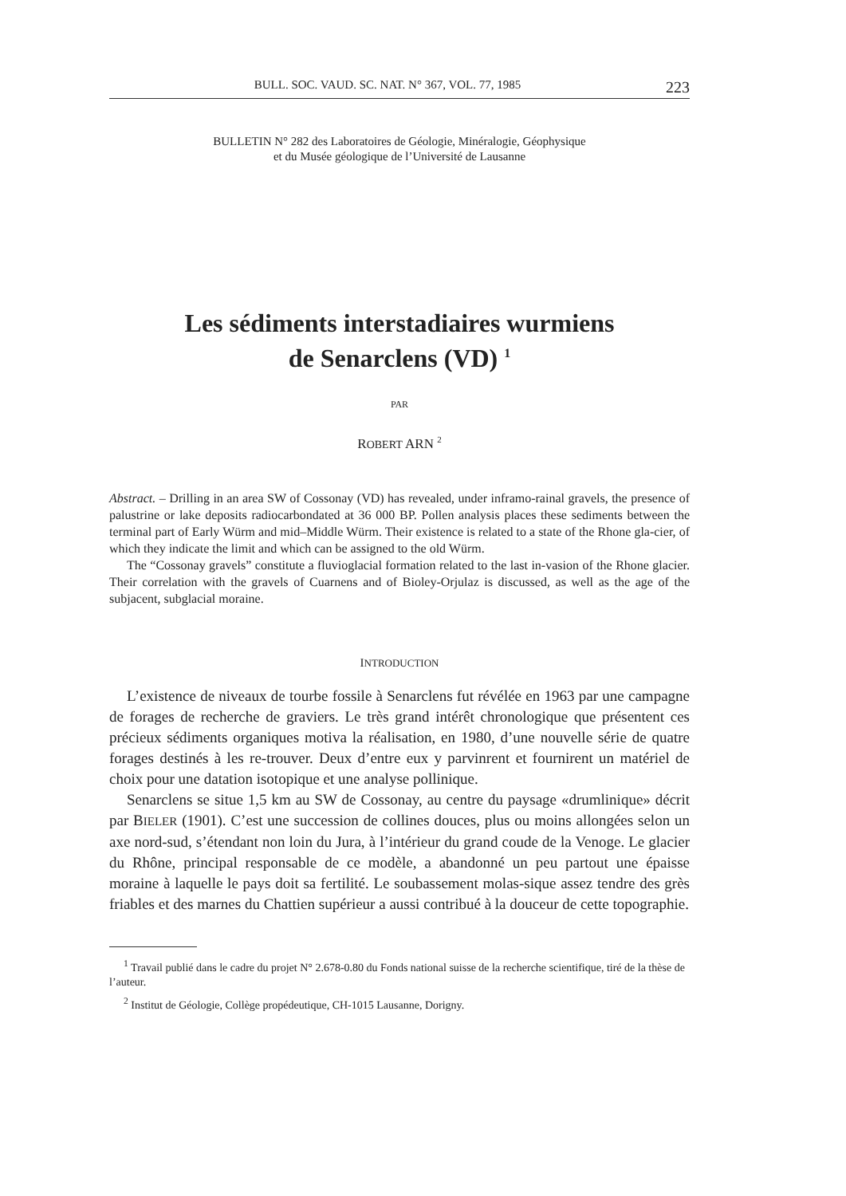BULL. SOC. VAUD. SC. NAT. N° 367, VOL. 77, 1985 223
BULLETIN N° 282 des Laboratoires de Géologie, Minéralogie, Géophysique
et du Musée géologique de l’Université de Lausanne
Les sédiments interstadiaires wurmiens
de Senarclens (VD) <sup>1</sup>
PAR
ROBERT ARN <sup>2</sup>
Abstract. – Drilling in an area SW of Cossonay (VD) has revealed, under inframo-rainal gravels, the presence of palustrine or lake deposits radiocarbondated at 36 000 BP. Pollen analysis places these sediments between the terminal part of Early Würm and mid–Middle Würm. Their existence is related to a state of the Rhone gla-cier, of which they indicate the limit and which can be assigned to the old Würm.
The “Cossonay gravels” constitute a fluvioglacial formation related to the last in-vasion of the Rhone glacier. Their correlation with the gravels of Cuarnens and of Bioley-Orjulaz is discussed, as well as the age of the subjacent, subglacial moraine.
INTRODUCTION
L’existence de niveaux de tourbe fossile à Senarclens fut révélée en 1963 par une campagne de forages de recherche de graviers. Le très grand intérêt chronologique que présentent ces précieux sédiments organiques motiva la réalisation, en 1980, d’une nouvelle série de quatre forages destinés à les re-trouver. Deux d’entre eux y parvinrent et fournirent un matériel de choix pour une datation isotopique et une analyse pollinique.
Senarclens se situe 1,5 km au SW de Cossonay, au centre du paysage «drumlinique» décrit par BIELER (1901). C’est une succession de collines douces, plus ou moins allongées selon un axe nord-sud, s’étendant non loin du Jura, à l’intérieur du grand coude de la Venoge. Le glacier du Rhône, principal responsable de ce modèle, a abandonné un peu partout une épaisse moraine à laquelle le pays doit sa fertilité. Le soubassement molas-sique assez tendre des grès friables et des marnes du Chattien supérieur a aussi contribué à la douceur de cette topographie.
<sup>1</sup> Travail publié dans le cadre du projet N° 2.678-0.80 du Fonds national suisse de la recherche scientifique, tiré de la thèse de l’auteur.
<sup>2</sup> Institut de Géologie, Collège propédeutique, CH-1015 Lausanne, Dorigny.